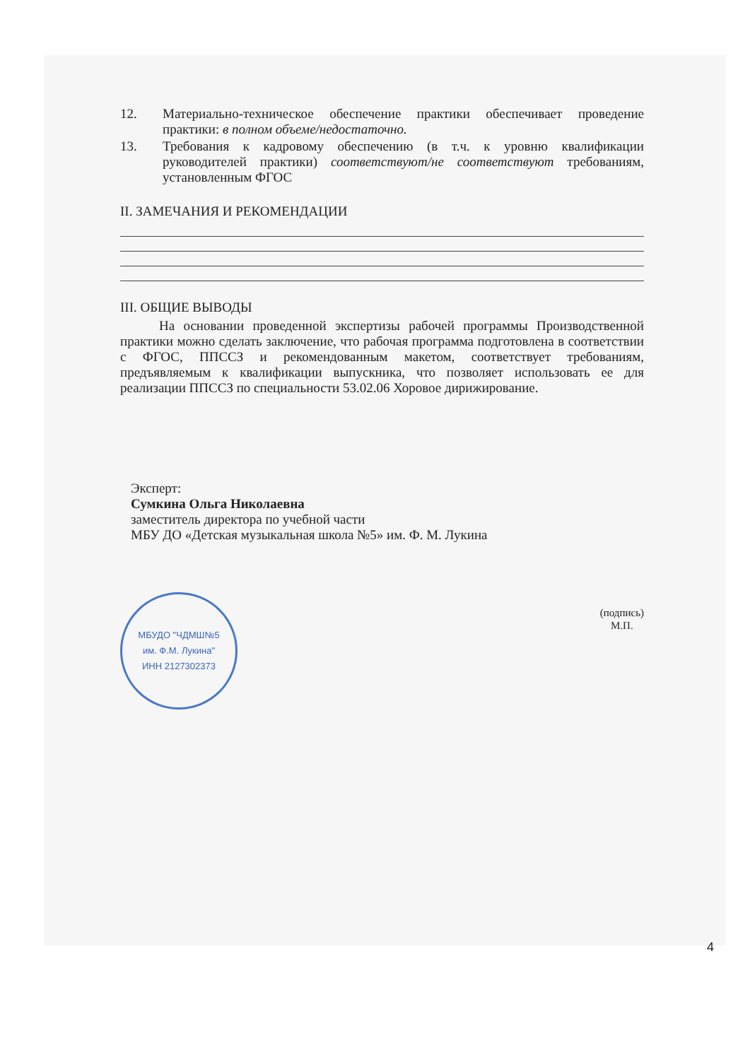12. Материально-техническое обеспечение практики обеспечивает проведение практики: в полном объеме/недостаточно.
13. Требования к кадровому обеспечению (в т.ч. к уровню квалификации руководителей практики) соответствуют/не соответствуют требованиям, установленным ФГОС
II. ЗАМЕЧАНИЯ И РЕКОМЕНДАЦИИ
III. ОБЩИЕ ВЫВОДЫ
На основании проведенной экспертизы рабочей программы Производственной практики можно сделать заключение, что рабочая программа подготовлена в соответствии с ФГОС, ППССЗ и рекомендованным макетом, соответствует требованиям, предъявляемым к квалификации выпускника, что позволяет использовать ее для реализации ППССЗ по специальности 53.02.06 Хоровое дирижирование.
Эксперт:
Сумкина Ольга Николаевна
заместитель директора по учебной части
МБУ ДО «Детская музыкальная школа №5» им. Ф. М. Лукина
МБУДО "ЧДМШ№5
им. Ф.М. Лукина"
ИНН 2127302373
(подпись)
М.П.
4